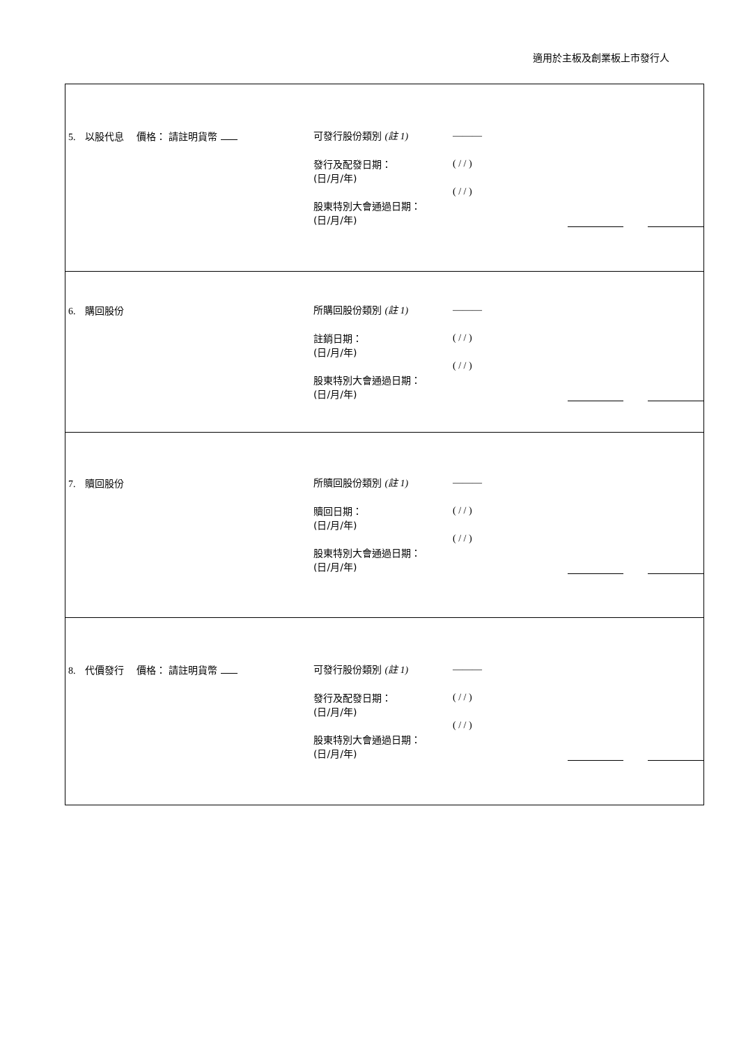適用於主板及創業板上市發行人
| 5. 以股代息 價格： 請註明貨幣 可發行股份類別 (註 1) 發行及配發日期： (日/月/年) 股東特別大會通過日期： (日/月/年) ——— ( / / ) ( / / ) |
| 6. 購回股份 所購回股份類別 (註 1) 註銷日期： (日/月/年) 股東特別大會通過日期： (日/月/年) ——— ( / / ) ( / / ) |
| 7. 贖回股份 所贖回股份類別 (註 1) 贖回日期： (日/月/年) 股東特別大會通過日期： (日/月/年) ——— ( / / ) ( / / ) |
| 8. 代價發行 價格： 請註明貨幣 可發行股份類別 (註 1) 發行及配發日期： (日/月/年) 股東特別大會通過日期： (日/月/年) ——— ( / / ) ( / / ) |